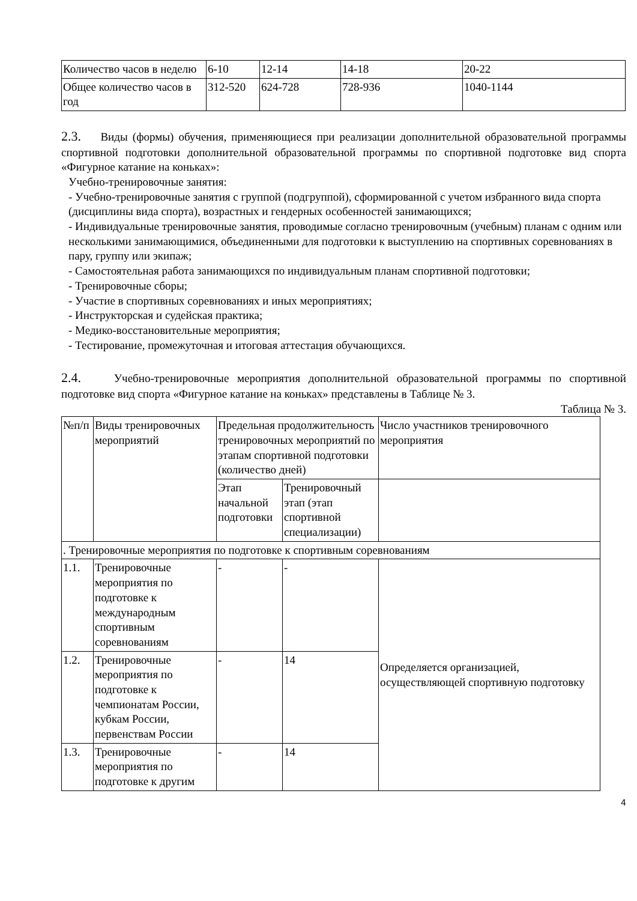| Количество часов в неделю | 6-10 | 12-14 | 14-18 | 20-22 |
| Общее количество часов в год | 312-520 | 624-728 | 728-936 | 1040-1144 |
2.3. Виды (формы) обучения, применяющиеся при реализации дополнительной образовательной программы спортивной подготовки дополнительной образовательной программы по спортивной подготовке вид спорта «Фигурное катание на коньках»:
Учебно-тренировочные занятия:
- Учебно-тренировочные занятия с группой (подгруппой), сформированной с учетом избранного вида спорта (дисциплины вида спорта), возрастных и гендерных особенностей занимающихся;
- Индивидуальные тренировочные занятия, проводимые согласно тренировочным (учебным) планам с одним или несколькими занимающимися, объединенными для подготовки к выступлению на спортивных соревнованиях в пару, группу или экипаж;
- Самостоятельная работа занимающихся по индивидуальным планам спортивной подготовки;
- Тренировочные сборы;
- Участие в спортивных соревнованиях и иных мероприятиях;
- Инструкторская и судейская практика;
- Медико-восстановительные мероприятия;
- Тестирование, промежуточная и итоговая аттестация обучающихся.
2.4. Учебно-тренировочные мероприятия дополнительной образовательной программы по спортивной подготовке вид спорта «Фигурное катание на коньках» представлены в Таблице № 3.
Таблица № 3.
| №п/п | Виды тренировочных мероприятий | Предельная продолжительность тренировочных мероприятий по этапам спортивной подготовки (количество дней) | | Число участников тренировочного мероприятия |
| | | Этап начальной подготовки | Тренировочный этап (этап спортивной специализации) | |
| . Тренировочные мероприятия по подготовке к спортивным соревнованиям | | | | |
| 1.1. | Тренировочные мероприятия по подготовке к международным спортивным соревнованиям | - | - | Определяется организацией, осуществляющей спортивную подготовку |
| 1.2. | Тренировочные мероприятия по подготовке к чемпионатам России, кубкам России, первенствам России | - | 14 | |
| 1.3. | Тренировочные мероприятия по подготовке к другим | - | 14 | |
4